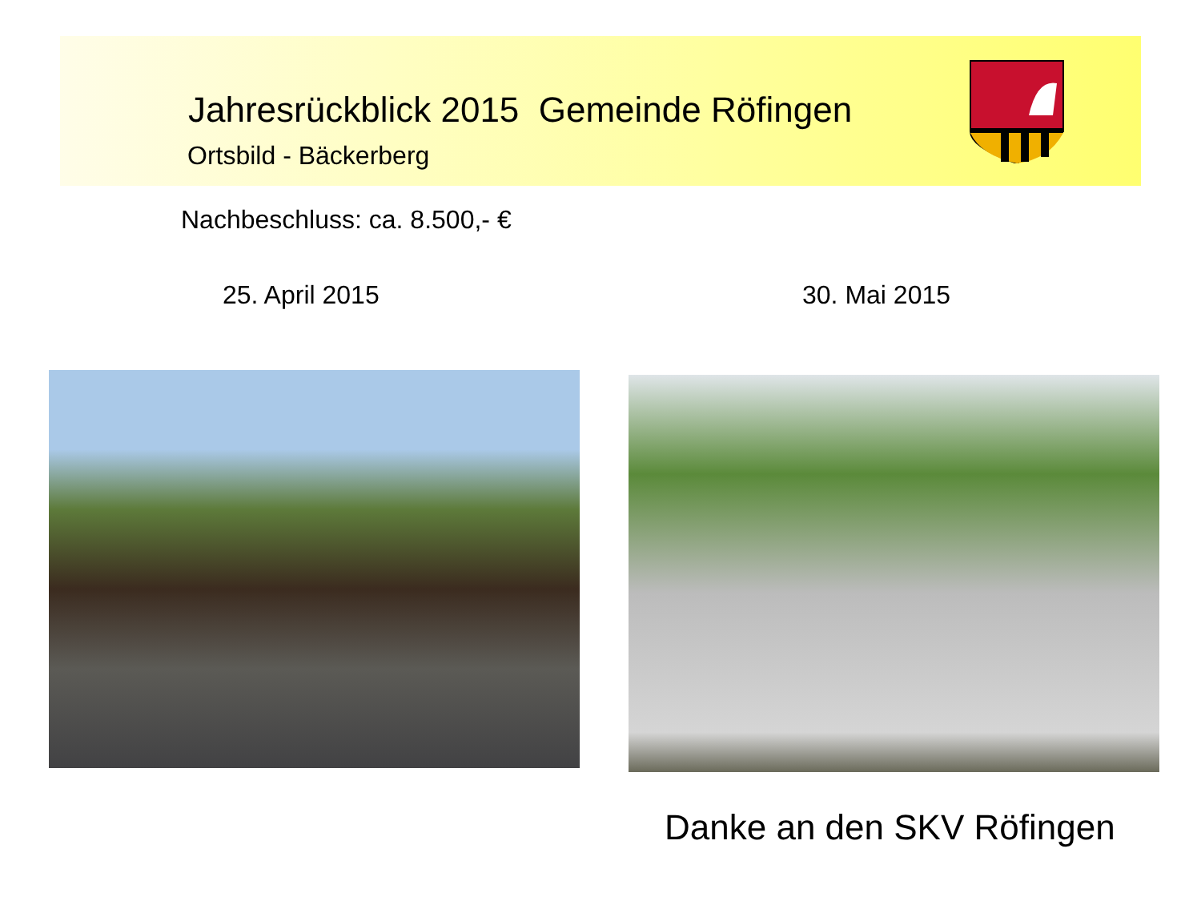Jahresrückblick 2015 Gemeinde Röfingen
Ortsbild - Bäckerberg
Nachbeschluss: ca. 8.500,- €
25. April 2015 30. Mai 2015
Danke an den SKV Röfingen